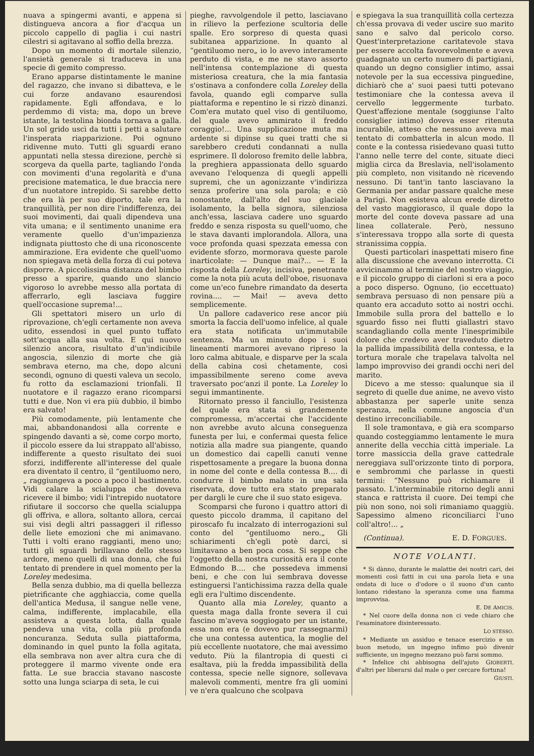nuava a spingermi avanti, e appena si distingueva ancora a fior d'acqua un piccolo cappello di paglia i cui nastri cilestri si agitavano al soffio della brezza.
Dopo un momento di mortale silenzio, l'ansietà generale si traduceva in una specie di gemito compresso.
Erano apparse distintamente le manine del ragazzo, che invano si dibatteva, e le cui forze andavano esaurendosi rapidamente. Egli affondava, e lo perdemmo di vista; ma, dopo un breve istante, la testolina bionda tornava a galla. Un sol grido uscì da tutti i petti a salutare l'insperata riapparizione. Poi ognuno ridivenne muto. Tutti gli sguardi erano appuntati nella stessa direzione, perchè si scorgeva da quella parte, tagliando l'onda con movimenti d'una regolarità e d'una precisione matematica, le due braccia nere d'un nuotatore intrepido. Si sarebbe detto che era là per suo diporto, tale era la tranquillità, per non dire l'indifferenza, dei suoi movimenti, dai quali dipendeva una vita umana; e il sentimento unanime era veramente quello d'un'impazienza indignata piuttosto che di una riconoscente ammirazione. Era evidente che quell'uomo non spiegava metà della forza di cui poteva disporre. A piccolissima distanza del bimbo presso a sparire, quando uno slancio vigoroso lo avrebbe messo alla portata di afferrarlo, egli lasciava fuggire quell'occasione suprema!...
Gli spettatori misero un urlo di riprovazione, ch'egli certamente non aveva udito, essendosi in quel punto tuffato sott'acqua alla sua volta. E qui nuovo silenzio ancora, risultato d'un'indicibile angoscia, silenzio di morte che già sembrava eterno, ma che, dopo alcuni secondi, ognuno di questi valeva un secolo, fu rotto da esclamazioni trionfali. Il nuotatore e il ragazzo erano ricomparsi tutti e due. Non vi era più dubbio, il bimbo era salvato!
Più comodamente, più lentamente che mai, abbandonandosi alla corrente e spingendo davanti a sè, come corpo morto, il piccolo essere da lui strappato all'abisso, indifferente a questo risultato dei suoi sforzi, indifferente all'interesse del quale era diventato il centro, il “gentiluomo nero,„ raggiungeva a poco a poco il bastimento. Vidi calare la scialuppa che doveva ricevere il bimbo; vidi l'intrepido nuotatore rifiutare il soccorso che quella scialuppa gli offriva, e allora, soltanto allora, cercai sui visi degli altri passaggeri il riflesso delle liete emozioni che mi animavano. Tutti i volti erano raggianti, meno uno; tutti gli sguardi brillavano dello stesso ardore, meno quelli di una donna, che fui tentato di prendere in quel momento per la Loreley medesima.
Bella senza dubbio, ma di quella bellezza pietrificante che agghiaccia, come quella dell'antica Medusa, il sangue nelle vene, calma, indifferente, implacabile, ella assisteva a questa lotta, dalla quale pendeva una vita, colla più profonda noncuranza. Seduta sulla piattaforma, dominando in quel punto la folla agitata, ella sembrava non aver altra cura che di proteggere il marmo vivente onde era fatta. Le sue braccia stavano nascoste sotto una lunga sciarpa di seta, le cui
pieghe, ravvolgendole il petto, lasciavano in rilievo la perfezione scultoria delle spalle. Ero sorpreso di questa quasi subitanea apparizione. In quanto al “gentiluomo nero„ io lo avevo interamente perduto di vista, e me ne stavo assorto nell'intensa contemplazione di questa misteriosa creatura, che la mia fantasia s'ostinava a confondere colla Loreley della favola, quando egli comparve sulla piattaforma e repentino le si rizzò dinanzi. Com'era mutato quel viso di gentiluomo, del quale avevo ammirato il freddo coraggio!... Una supplicazione muta ma ardente si dipinse su quei tratti che si sarebbero creduti condannati a nulla esprimere. Il doloroso fremito delle labbra, la preghiera appassionata dello sguardo avevano l'eloquenza di quegli appelli supremi, che un agonizzante v'indirizza senza proferire una sola parola; e ciò nonostante, dall'alto del suo glaciale isolamento, la bella signora, silenziosa anch'essa, lasciava cadere uno sguardo freddo e senza risposta su quell'uomo, che le stava davanti implorandola. Allora, una voce profonda quasi spezzata emessa con evidente sforzo, mormorava queste parole inarticolate: — Dunque mai?... — E la risposta della Loreley, incisiva, penetrante come la nota più acuta dell'oboe, risuonava come un'eco funebre rimandato da deserta rovina.... — Mai! — aveva detto semplicemente.
Un pallore cadaverico rese ancor più smorta la faccia dell'uomo infelice, al quale era stata notificata un'immutabile sentenza. Ma un minuto dopo i suoi lineamenti marmorei avevano ripreso la loro calma abituale, e disparve per la scala della cabina così chetamente, così impassibilmente sereno come aveva traversato poc'anzi il ponte. La Loreley lo seguì immantinente.
Ritornato presso il fanciullo, l'esistenza del quale era stata sì grandemente compromessa, m'accertai che l'accidente non avrebbe avuto alcuna conseguenza funesta per lui, e confermai questa felice notizia alla madre sua piangente, quando un domestico dai capelli canuti venne rispettosamente a pregare la buona donna in nome del conte e della contessa B.... di condurre il bimbo malato in una sala riservata, dove tutto era stato preparato per dargli le cure che il suo stato esigeva.
Scomparsi che furono i quattro attori di questo piccolo dramma, il capitano del piroscafo fu incalzato di interrogazioni sul conto del “gentiluomo nero.„ Gli schiarimenti ch'egli potè darci, si limitavano a ben poca cosa. Si seppe che l'oggetto della nostra curiosità era il conte Edmondo B.... che possedeva immensi beni, e che con lui sembrava dovesse estinguersi l'antichissima razza della quale egli era l'ultimo discendente.
Quanto alla mia Loreley, quanto a questa maga dalla fronte severa il cui fascino m'aveva soggiogato per un istante, essa non era (e dovevo pur rassegnarmi) che una contessa autentica, la moglie del più eccellente nuotatore, che mai avessimo veduto. Più la filantropia di questi ci esaltava, più la fredda impassibilità della contessa, specie nelle signore, sollevava malevoli commenti, mentre fra gli uomini ve n'era qualcuno che scolpava
e spiegava la sua tranquillità colla certezza ch'essa provava di veder uscire suo marito sano e salvo dal pericolo corso. Quest'interpretazione caritatevole stava per essere accolta favorevolmente e aveva guadagnato un certo numero di partigiani, quando un degno consiglier intimo, assai notevole per la sua eccessiva pinguedine, dichiarò che a' suoi paesi tutti potevano testimoniare che la contessa aveva il cervello leggermente turbato. Quest'affezione mentale (soggiunse l'alto consiglier intimo) doveva esser ritenuta incurabile, atteso che nessuno aveva mai tentato di combatterla in alcun modo. Il conte e la contessa risiedevano quasi tutto l'anno nelle terre del conte, situate dieci miglia circa da Breslavia, nell'isolamento più completo, non visitando nè ricevendo nessuno. Di tant'in tanto lasciavano la Germania per andar passare qualche mese a Parigi. Non esisteva alcun erede diretto del vasto maggiorasco, il quale dopo la morte del conte doveva passare ad una linea collaterale. Però, nessuno s'interessava troppo alla sorte di questa stranissima coppia.
Questi particolari inaspettati misero fine alla discussione che avevano interrotta. Ci avvicinammo al termine del nostro viaggio, e il piccolo gruppo di ciarloni si era a poco a poco disperso. Ognuno, (io eccettuato) sembrava persuaso di non pensare più a quanto era accaduto sotto ai nostri occhi. Immobile sulla prora del battello e lo sguardo fisso nei flutti giallastri stavo scandagliando colla mente l'inesprimibile dolore che credevo aver traveduto dietro la pallida impassibilità della contessa, e la tortura morale che trapelava talvolta nel lampo improvviso dei grandi occhi neri del marito.
Dicevo a me stesso: qualunque sia il segreto di quelle due anime, ne avevo visto abbastanza per saperle unite senza speranza, nella comune angoscia d'un destino irreconciliabile.
Il sole tramontava, e già era scomparso quando costeggiammo lentamente le mura annerite della vecchia città imperiale. La torre massiccia della grave cattedrale nereggiava sull'orizzonte tinto di porpora, e sembrommi che parlasse in questi termini: “Nessuno può richiamare il passato. L'interminabile ritorno degli anni stanca e rattrista il cuore. Dei tempi che più non sono, noi soli rimaniamo quaggiù. Sapessimo almeno riconciliarci l'uno coll'altro!... „
(Continua). E. D. FORGUES.
NOTE VOLANTI.
* Si dànno, durante le malattie dei nostri cari, dei momenti così fatti in cui una parola lieta e una ondata di luce o d'odore o il suono d'un canto lontano ridestano la speranza come una fiamma improvvisa.
E. DE AMICIS.
* Nel cuore della donna non ci vede chiaro che l'esaminatore disinteressato.
LO STESSO.
* Mediante un assiduo e tenace esercizio e un buon metodo, un ingegno infimo può divenir sufficiente, un ingegno mezzano può farsi sommo. GIOBERTI.
* Infelice chi abbisogna dell'ajuto d'altri per liberarsi dal male o per cercare fortuna!
GIUSTI.